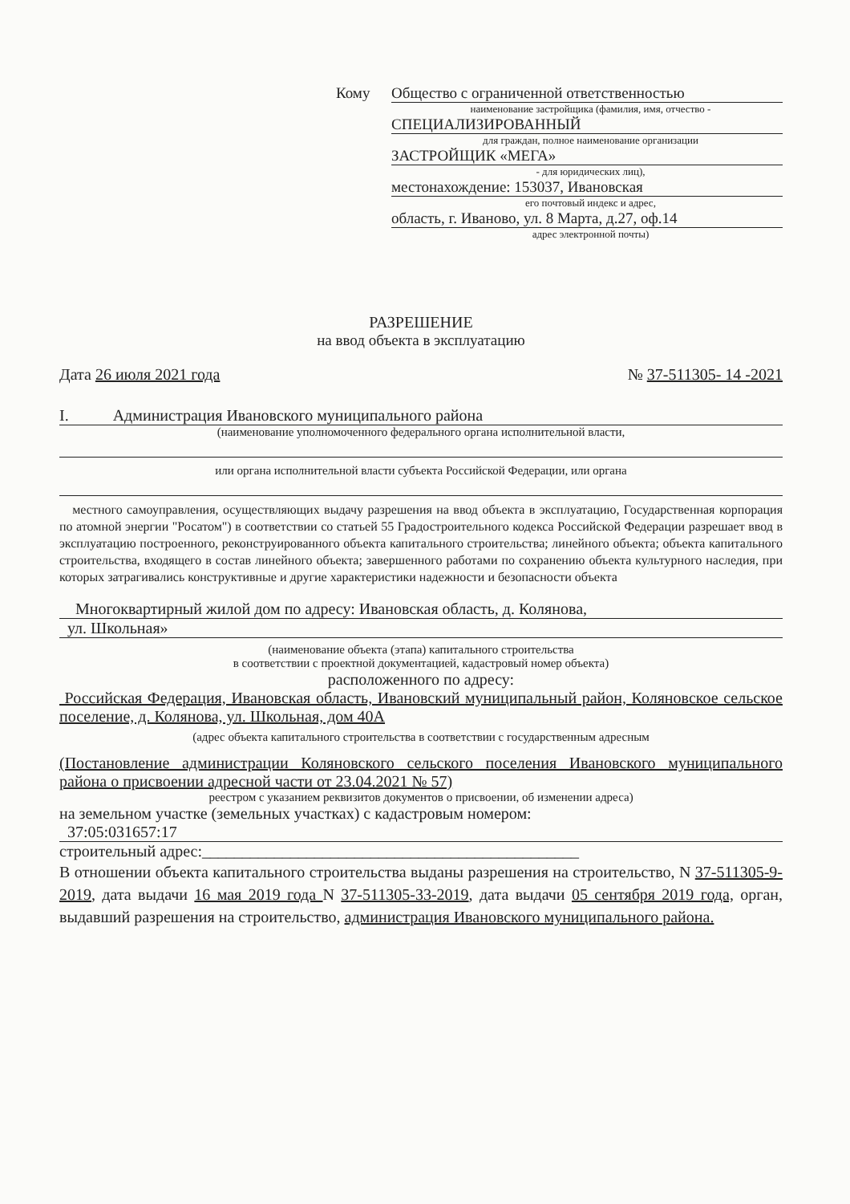Кому Общество с ограниченной ответственностью
наименование застройщика (фамилия, имя, отчество -
СПЕЦИАЛИЗИРОВАННЫЙ
для граждан, полное наименование организации
ЗАСТРОЙЩИК «МЕГА»
- для юридических лиц),
местонахождение: 153037, Ивановская
его почтовый индекс и адрес,
область, г. Иваново, ул. 8 Марта, д.27, оф.14
адрес электронной почты)
РАЗРЕШЕНИЕ
на ввод объекта в эксплуатацию
Дата 26 июля 2021 года № 37-511305- 14 -2021
I. Администрация Ивановского муниципального района
(наименование уполномоченного федерального органа исполнительной власти,
или органа исполнительной власти субъекта Российской Федерации, или органа
местного самоуправления, осуществляющих выдачу разрешения на ввод объекта в эксплуатацию, Государственная корпорация по атомной энергии "Росатом") в соответствии со статьей 55 Градостроительного кодекса Российской Федерации разрешает ввод в эксплуатацию построенного, реконструированного объекта капитального строительства; линейного объекта; объекта капитального строительства, входящего в состав линейного объекта; завершенного работами по сохранению объекта культурного наследия, при которых затрагивались конструктивные и другие характеристики надежности и безопасности объекта
Многоквартирный жилой дом по адресу: Ивановская область, д. Колянова,
ул. Школьная»
(наименование объекта (этапа) капитального строительства
в соответствии с проектной документацией, кадастровый номер объекта)
расположенного по адресу:
Российская Федерация, Ивановская область, Ивановский муниципальный район, Коляновское сельское поселение, д. Колянова, ул. Школьная, дом 40А
(адрес объекта капитального строительства в соответствии с государственным адресным
(Постановление администрации Коляновского сельского поселения Ивановского муниципального района о присвоении адресной части от 23.04.2021 № 57)
реестром с указанием реквизитов документов о присвоении, об изменении адреса)
на земельном участке (земельных участках) с кадастровым номером:
37:05:031657:17
строительный адрес:_______________________________________________
В отношении объекта капитального строительства выданы разрешения на строительство, N 37-511305-9-2019, дата выдачи 16 мая 2019 года N 37-511305-33-2019, дата выдачи 05 сентября 2019 года, орган, выдавший разрешения на строительство, администрация Ивановского муниципального района.